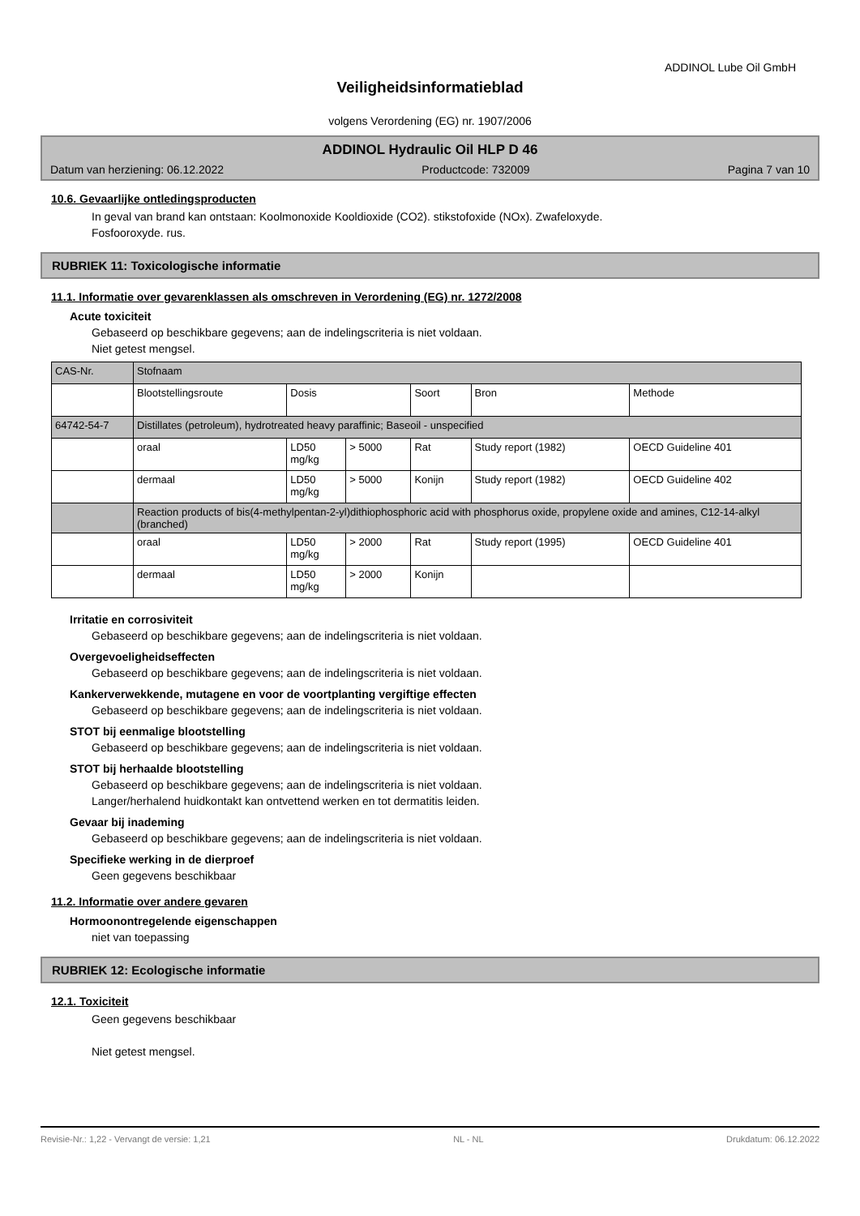ADDINOL Lube Oil GmbH
Veiligheidsinformatieblad
volgens Verordening (EG) nr. 1907/2006
ADDINOL Hydraulic Oil HLP D 46
Datum van herziening: 06.12.2022 Productcode: 732009 Pagina 7 van 10
10.6. Gevaarlijke ontledingsproducten
In geval van brand kan ontstaan: Koolmonoxide Kooldioxide (CO2). stikstofoxide (NOx). Zwafeloxyde.
Fosfooroxyde. rus.
RUBRIEK 11: Toxicologische informatie
11.1. Informatie over gevarenklassen als omschreven in Verordening (EG) nr. 1272/2008
Acute toxiciteit
Gebaseerd op beschikbare gegevens; aan de indelingscriteria is niet voldaan.
Niet getest mengsel.
| CAS-Nr. | Stofnaam | | | | | |
| | Blootstellingsroute | Dosis | | Soort | Bron | Methode |
| 64742-54-7 | Distillates (petroleum), hydrotreated heavy paraffinic; Baseoil - unspecified | | | | | |
| | oraal | LD50 mg/kg | > 5000 | Rat | Study report (1982) | OECD Guideline 401 |
| | dermaal | LD50 mg/kg | > 5000 | Konijn | Study report (1982) | OECD Guideline 402 |
| | Reaction products of bis(4-methylpentan-2-yl)dithiophosphoric acid with phosphorus oxide, propylene oxide and amines, C12-14-alkyl (branched) | | | | | |
| | oraal | LD50 mg/kg | > 2000 | Rat | Study report (1995) | OECD Guideline 401 |
| | dermaal | LD50 mg/kg | > 2000 | Konijn | | |
Irritatie en corrosiviteit
Gebaseerd op beschikbare gegevens; aan de indelingscriteria is niet voldaan.
Overgevoeligheidseffecten
Gebaseerd op beschikbare gegevens; aan de indelingscriteria is niet voldaan.
Kankerverwekkende, mutagene en voor de voortplanting vergiftige effecten
Gebaseerd op beschikbare gegevens; aan de indelingscriteria is niet voldaan.
STOT bij eenmalige blootstelling
Gebaseerd op beschikbare gegevens; aan de indelingscriteria is niet voldaan.
STOT bij herhaalde blootstelling
Gebaseerd op beschikbare gegevens; aan de indelingscriteria is niet voldaan.
Langer/herhalend huidkontakt kan ontvettend werken en tot dermatitis leiden.
Gevaar bij inademing
Gebaseerd op beschikbare gegevens; aan de indelingscriteria is niet voldaan.
Specifieke werking in de dierproef
Geen gegevens beschikbaar
11.2. Informatie over andere gevaren
Hormoonontregelende eigenschappen
niet van toepassing
RUBRIEK 12: Ecologische informatie
12.1. Toxiciteit
Geen gegevens beschikbaar
Niet getest mengsel.
Revisie-Nr.: 1,22 - Vervangt de versie: 1,21 NL - NL Drukdatum: 06.12.2022